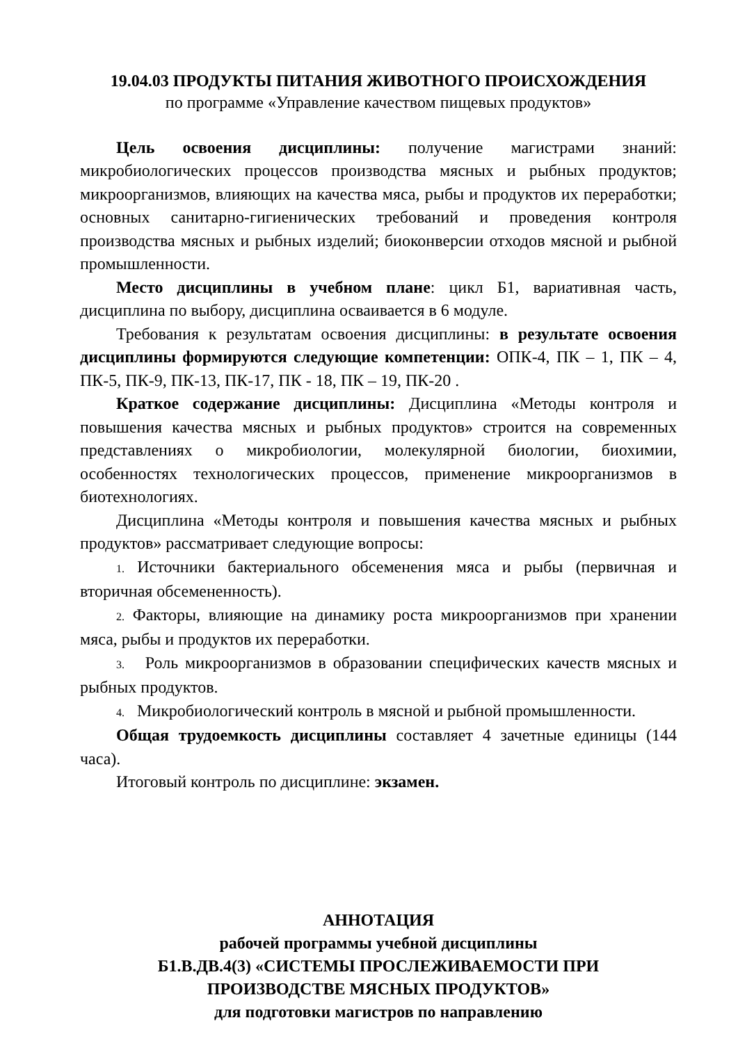19.04.03 ПРОДУКТЫ ПИТАНИЯ ЖИВОТНОГО ПРОИСХОЖДЕНИЯ
по программе «Управление качеством пищевых продуктов»
Цель освоения дисциплины: получение магистрами знаний: микробиологических процессов производства мясных и рыбных продуктов; микроорганизмов, влияющих на качества мяса, рыбы и продуктов их переработки; основных санитарно-гигиенических требований и проведения контроля производства мясных и рыбных изделий; биоконверсии отходов мясной и рыбной промышленности.
Место дисциплины в учебном плане: цикл Б1, вариативная часть, дисциплина по выбору, дисциплина осваивается в 6 модуле.
Требования к результатам освоения дисциплины: в результате освоения дисциплины формируются следующие компетенции: ОПК-4, ПК – 1, ПК – 4, ПК-5, ПК-9, ПК-13, ПК-17, ПК - 18, ПК – 19, ПК-20 .
Краткое содержание дисциплины: Дисциплина «Методы контроля и повышения качества мясных и рыбных продуктов» строится на современных представлениях о микробиологии, молекулярной биологии, биохимии, особенностях технологических процессов, применение микроорганизмов в биотехнологиях.
Дисциплина «Методы контроля и повышения качества мясных и рыбных продуктов» рассматривает следующие вопросы:
1. Источники бактериального обсеменения мяса и рыбы (первичная и вторичная обсемененность).
2. Факторы, влияющие на динамику роста микроорганизмов при хранении мяса, рыбы и продуктов их переработки.
3. Роль микроорганизмов в образовании специфических качеств мясных и рыбных продуктов.
4. Микробиологический контроль в мясной и рыбной промышленности.
Общая трудоемкость дисциплины составляет 4 зачетные единицы (144 часа).
Итоговый контроль по дисциплине: экзамен.
АННОТАЦИЯ
рабочей программы учебной дисциплины
Б1.В.ДВ.4(3) «СИСТЕМЫ ПРОСЛЕЖИВАЕМОСТИ ПРИ
ПРОИЗВОДСТВЕ МЯСНЫХ ПРОДУКТОВ»
для подготовки магистров по направлению